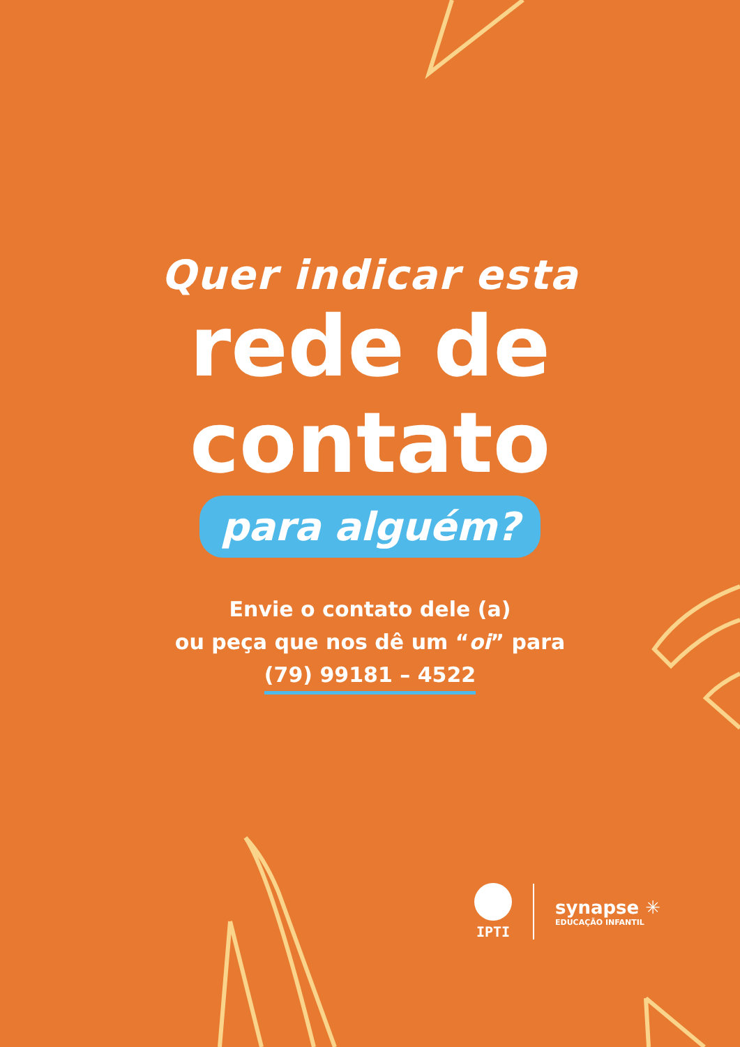Quer indicar esta
rede de
contato
para alguém?
Envie o contato dele (a)
ou peça que nos dê um “oi” para
(79) 99181 – 4522
IPTI
synapse ✳
EDUCAÇÃO INFANTIL